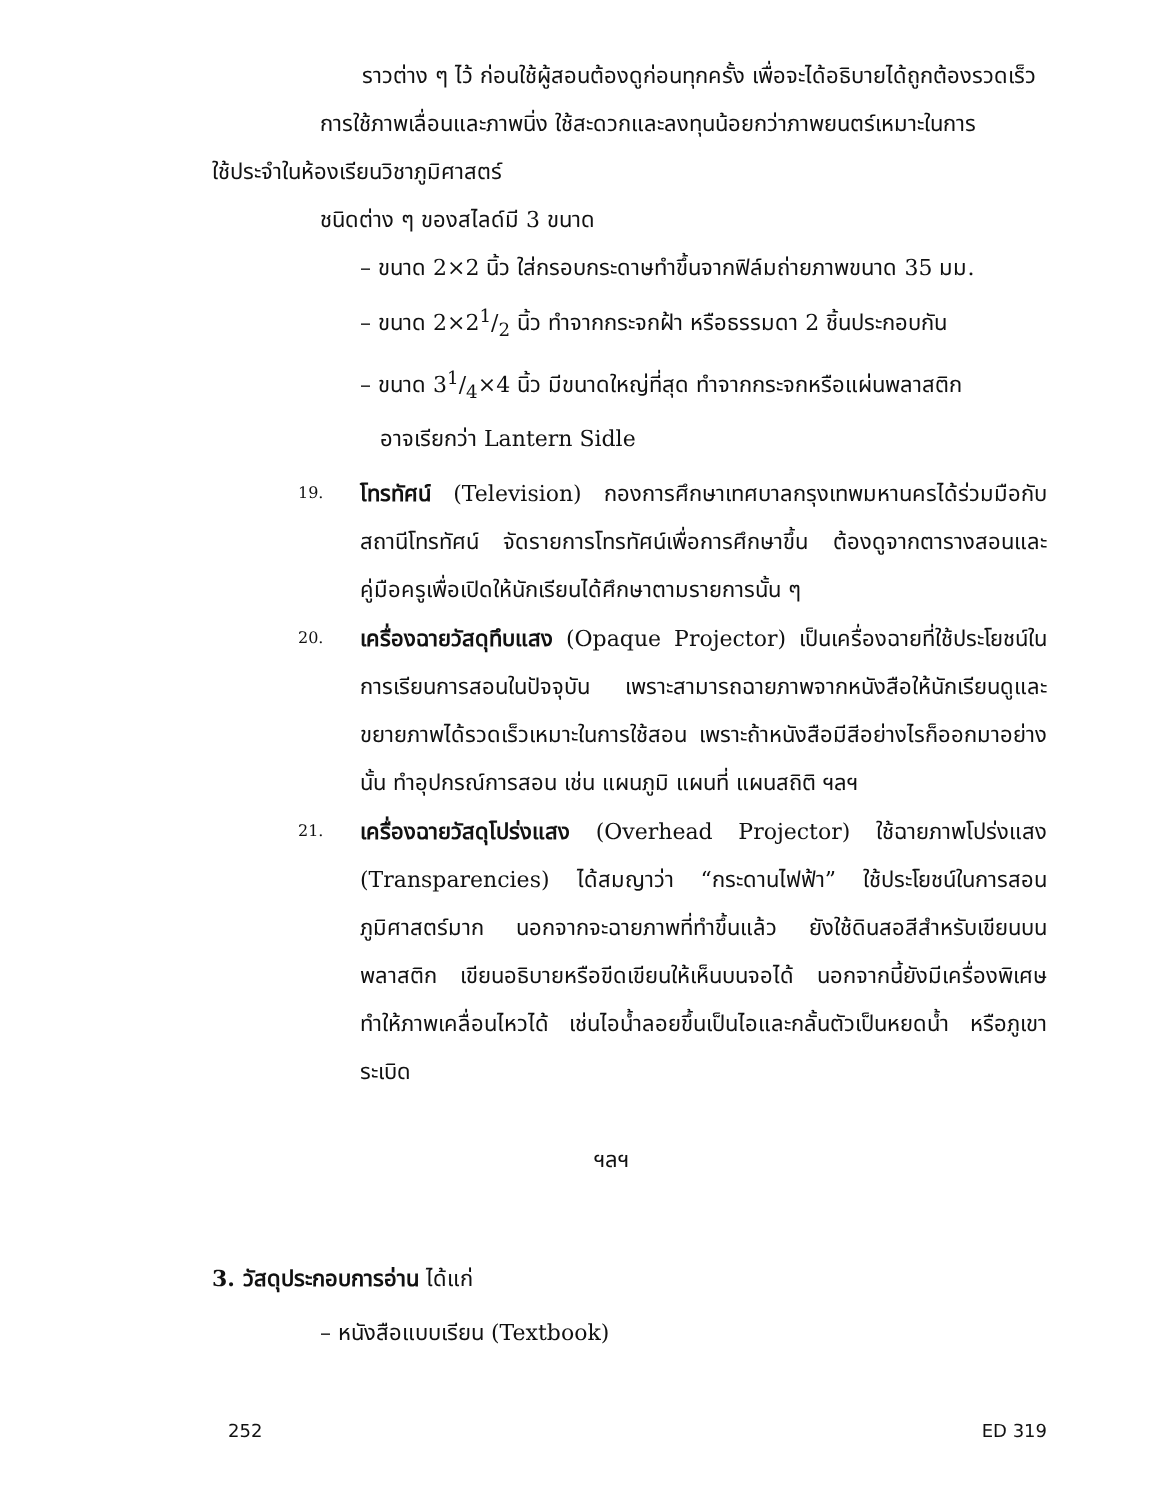ราวต่าง ๆ ไว้ ก่อนใช้ผู้สอนต้องดูก่อนทุกครั้ง เพื่อจะได้อธิบายได้ถูกต้องรวดเร็ว
การใช้ภาพเลื่อนและภาพนิ่ง ใช้สะดวกและลงทุนน้อยกว่าภาพยนตร์เหมาะในการ
ใช้ประจำในห้องเรียนวิชาภูมิศาสตร์
ชนิดต่าง ๆ ของสไลด์มี 3 ขนาด
– ขนาด 2×2 นิ้ว ใส่กรอบกระดาษทำขึ้นจากฟิล์มถ่ายภาพขนาด 35 มม.
– ขนาด 2×21/2 นิ้ว ทำจากกระจกฝ้า หรือธรรมดา 2 ชิ้นประกอบกัน
– ขนาด 31/4×4 นิ้ว มีขนาดใหญ่ที่สุด ทำจากกระจกหรือแผ่นพลาสติก
อาจเรียกว่า Lantern Sidle
19.
โทรทัศน์ (Television) กองการศึกษาเทศบาลกรุงเทพมหานครได้ร่วมมือกับสถานีโทรทัศน์ จัดรายการโทรทัศน์เพื่อการศึกษาขึ้น ต้องดูจากตารางสอนและคู่มือครูเพื่อเปิดให้นักเรียนได้ศึกษาตามรายการนั้น ๆ
20.
เครื่องฉายวัสดุทึบแสง (Opaque Projector) เป็นเครื่องฉายที่ใช้ประโยชน์ในการเรียนการสอนในปัจจุบัน เพราะสามารถฉายภาพจากหนังสือให้นักเรียนดูและขยายภาพได้รวดเร็วเหมาะในการใช้สอน เพราะถ้าหนังสือมีสีอย่างไรก็ออกมาอย่างนั้น ทำอุปกรณ์การสอน เช่น แผนภูมิ แผนที่ แผนสถิติ ฯลฯ
21.
เครื่องฉายวัสดุโปร่งแสง (Overhead Projector) ใช้ฉายภาพโปร่งแสง (Transparencies) ได้สมญาว่า “กระดานไฟฟ้า” ใช้ประโยชน์ในการสอนภูมิศาสตร์มาก นอกจากจะฉายภาพที่ทำขึ้นแล้ว ยังใช้ดินสอสีสำหรับเขียนบนพลาสติก เขียนอธิบายหรือขีดเขียนให้เห็นบนจอได้ นอกจากนี้ยังมีเครื่องพิเศษทำให้ภาพเคลื่อนไหวได้ เช่นไอน้ำลอยขึ้นเป็นไอและกลั้นตัวเป็นหยดน้ำ หรือภูเขาระเบิด
ฯลฯ
3. วัสดุประกอบการอ่าน ได้แก่
– หนังสือแบบเรียน (Textbook)
252 ED 319